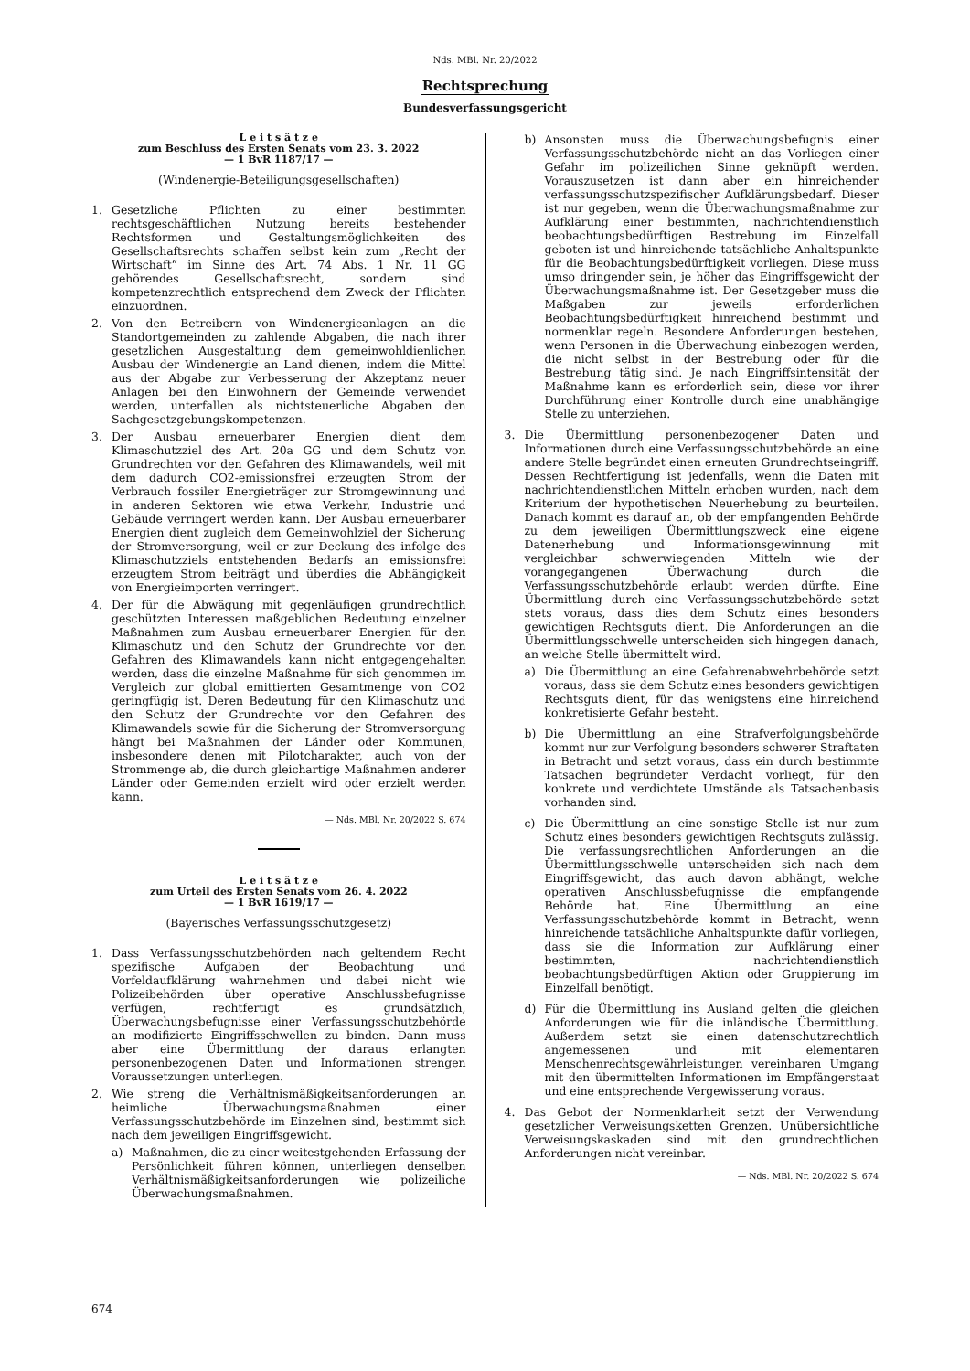Nds. MBl. Nr. 20/2022
Rechtsprechung
Bundesverfassungsgericht
L e i t s ä t z e
zum Beschluss des Ersten Senats vom 23. 3. 2022
— 1 BvR 1187/17 —
(Windenergie-Beteiligungsgesellschaften)
1. Gesetzliche Pflichten zu einer bestimmten rechtsgeschäftlichen Nutzung bereits bestehender Rechtsformen und Gestaltungsmöglichkeiten des Gesellschaftsrechts schaffen selbst kein zum „Recht der Wirtschaft“ im Sinne des Art. 74 Abs. 1 Nr. 11 GG gehörendes Gesellschaftsrecht, sondern sind kompetenzrechtlich entsprechend dem Zweck der Pflichten einzuordnen.
2. Von den Betreibern von Windenergieanlagen an die Standortgemeinden zu zahlende Abgaben, die nach ihrer gesetzlichen Ausgestaltung dem gemeinwohldienlichen Ausbau der Windenergie an Land dienen, indem die Mittel aus der Abgabe zur Verbesserung der Akzeptanz neuer Anlagen bei den Einwohnern der Gemeinde verwendet werden, unterfallen als nichtsteuerliche Abgaben den Sachgesetzgebungskompetenzen.
3. Der Ausbau erneuerbarer Energien dient dem Klimaschutzziel des Art. 20a GG und dem Schutz von Grundrechten vor den Gefahren des Klimawandels, weil mit dem dadurch CO2-emissionsfrei erzeugten Strom der Verbrauch fossiler Energieträger zur Stromgewinnung und in anderen Sektoren wie etwa Verkehr, Industrie und Gebäude verringert werden kann. Der Ausbau erneuerbarer Energien dient zugleich dem Gemeinwohlziel der Sicherung der Stromversorgung, weil er zur Deckung des infolge des Klimaschutzziels entstehenden Bedarfs an emissionsfrei erzeugtem Strom beiträgt und überdies die Abhängigkeit von Energieimporten verringert.
4. Der für die Abwägung mit gegenläufigen grundrechtlich geschützten Interessen maßgeblichen Bedeutung einzelner Maßnahmen zum Ausbau erneuerbarer Energien für den Klimaschutz und den Schutz der Grundrechte vor den Gefahren des Klimawandels kann nicht entgegengehalten werden, dass die einzelne Maßnahme für sich genommen im Vergleich zur global emittierten Gesamtmenge von CO2 geringfügig ist. Deren Bedeutung für den Klimaschutz und den Schutz der Grundrechte vor den Gefahren des Klimawandels sowie für die Sicherung der Stromversorgung hängt bei Maßnahmen der Länder oder Kommunen, insbesondere denen mit Pilotcharakter, auch von der Strommenge ab, die durch gleichartige Maßnahmen anderer Länder oder Gemeinden erzielt wird oder erzielt werden kann.
— Nds. MBl. Nr. 20/2022 S. 674
L e i t s ä t z e
zum Urteil des Ersten Senats vom 26. 4. 2022
— 1 BvR 1619/17 —
(Bayerisches Verfassungsschutzgesetz)
1. Dass Verfassungsschutzbehörden nach geltendem Recht spezifische Aufgaben der Beobachtung und Vorfeldaufklärung wahrnehmen und dabei nicht wie Polizeibehörden über operative Anschlussbefugnisse verfügen, rechtfertigt es grundsätzlich, Überwachungsbefugnisse einer Verfassungsschutzbehörde an modifizierte Eingriffsschwellen zu binden. Dann muss aber eine Übermittlung der daraus erlangten personenbezogenen Daten und Informationen strengen Voraussetzungen unterliegen.
2. Wie streng die Verhältnismäßigkeitsanforderungen an heimliche Überwachungsmaßnahmen einer Verfassungsschutzbehörde im Einzelnen sind, bestimmt sich nach dem jeweiligen Eingriffsgewicht.
a) Maßnahmen, die zu einer weitestgehenden Erfassung der Persönlichkeit führen können, unterliegen denselben Verhältnismäßigkeitsanforderungen wie polizeiliche Überwachungsmaßnahmen.
b) Ansonsten muss die Überwachungsbefugnis einer Verfassungsschutzbehörde nicht an das Vorliegen einer Gefahr im polizeilichen Sinne geknüpft werden. Vorauszusetzen ist dann aber ein hinreichender verfassungsschutzspezifischer Aufklärungsbedarf. Dieser ist nur gegeben, wenn die Überwachungsmaßnahme zur Aufklärung einer bestimmten, nachrichtendienstlich beobachtungsbedürftigen Bestrebung im Einzelfall geboten ist und hinreichende tatsächliche Anhaltspunkte für die Beobachtungsbedürftigkeit vorliegen. Diese muss umso dringender sein, je höher das Eingriffsgewicht der Überwachungsmaßnahme ist. Der Gesetzgeber muss die Maßgaben zur jeweils erforderlichen Beobachtungsbedürftigkeit hinreichend bestimmt und normenklar regeln. Besondere Anforderungen bestehen, wenn Personen in die Überwachung einbezogen werden, die nicht selbst in der Bestrebung oder für die Bestrebung tätig sind. Je nach Eingriffsintensität der Maßnahme kann es erforderlich sein, diese vor ihrer Durchführung einer Kontrolle durch eine unabhängige Stelle zu unterziehen.
3. Die Übermittlung personenbezogener Daten und Informationen durch eine Verfassungsschutzbehörde an eine andere Stelle begründet einen erneuten Grundrechtseingriff. Dessen Rechtfertigung ist jedenfalls, wenn die Daten mit nachrichtendienstlichen Mitteln erhoben wurden, nach dem Kriterium der hypothetischen Neuerhebung zu beurteilen. Danach kommt es darauf an, ob der empfangenden Behörde zu dem jeweiligen Übermittlungszweck eine eigene Datenerhebung und Informationsgewinnung mit vergleichbar schwerwiegenden Mitteln wie der vorangegangenen Überwachung durch die Verfassungsschutzbehörde erlaubt werden dürfte. Eine Übermittlung durch eine Verfassungsschutzbehörde setzt stets voraus, dass dies dem Schutz eines besonders gewichtigen Rechtsguts dient. Die Anforderungen an die Übermittlungsschwelle unterscheiden sich hingegen danach, an welche Stelle übermittelt wird.
a) Die Übermittlung an eine Gefahrenabwehrbehörde setzt voraus, dass sie dem Schutz eines besonders gewichtigen Rechtsguts dient, für das wenigstens eine hinreichend konkretisierte Gefahr besteht.
b) Die Übermittlung an eine Strafverfolgungsbehörde kommt nur zur Verfolgung besonders schwerer Straftaten in Betracht und setzt voraus, dass ein durch bestimmte Tatsachen begründeter Verdacht vorliegt, für den konkrete und verdichtete Umstände als Tatsachenbasis vorhanden sind.
c) Die Übermittlung an eine sonstige Stelle ist nur zum Schutz eines besonders gewichtigen Rechtsguts zulässig. Die verfassungsrechtlichen Anforderungen an die Übermittlungsschwelle unterscheiden sich nach dem Eingriffsgewicht, das auch davon abhängt, welche operativen Anschlussbefugnisse die empfangende Behörde hat. Eine Übermittlung an eine Verfassungsschutzbehörde kommt in Betracht, wenn hinreichende tatsächliche Anhaltspunkte dafür vorliegen, dass sie die Information zur Aufklärung einer bestimmten, nachrichtendienstlich beobachtungsbedürftigen Aktion oder Gruppierung im Einzelfall benötigt.
d) Für die Übermittlung ins Ausland gelten die gleichen Anforderungen wie für die inländische Übermittlung. Außerdem setzt sie einen datenschutzrechtlich angemessenen und mit elementaren Menschenrechtsgewährleistungen vereinbaren Umgang mit den übermittelten Informationen im Empfängerstaat und eine entsprechende Vergewisserung voraus.
4. Das Gebot der Normenklarheit setzt der Verwendung gesetzlicher Verweisungsketten Grenzen. Unübersichtliche Verweisungskaskaden sind mit den grundrechtlichen Anforderungen nicht vereinbar.
— Nds. MBl. Nr. 20/2022 S. 674
674